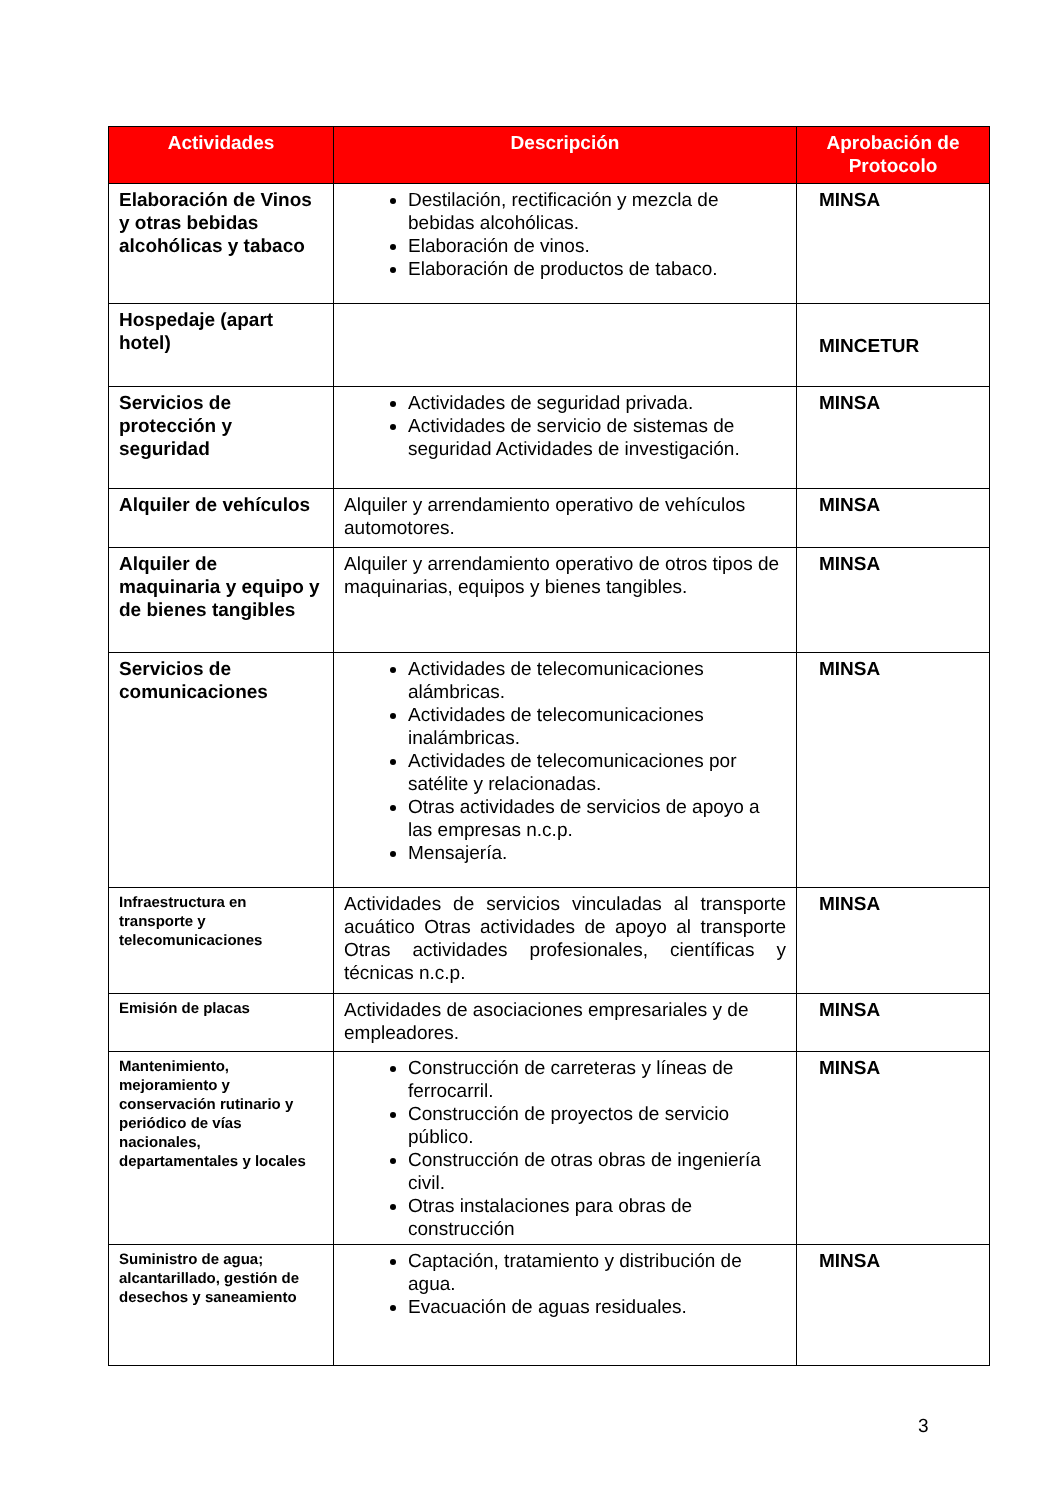| Actividades | Descripción | Aprobación de Protocolo |
| --- | --- | --- |
| Elaboración de Vinos y otras bebidas alcohólicas y tabaco | Destilación, rectificación y mezcla de bebidas alcohólicas. Elaboración de vinos. Elaboración de productos de tabaco. | MINSA |
| Hospedaje (apart hotel) | | MINCETUR |
| Servicios de protección y seguridad | Actividades de seguridad privada. Actividades de servicio de sistemas de seguridad Actividades de investigación. | MINSA |
| Alquiler de vehículos | Alquiler y arrendamiento operativo de vehículos automotores. | MINSA |
| Alquiler de maquinaria y equipo y de bienes tangibles | Alquiler y arrendamiento operativo de otros tipos de maquinarias, equipos y bienes tangibles. | MINSA |
| Servicios de comunicaciones | Actividades de telecomunicaciones alámbricas. Actividades de telecomunicaciones inalámbricas. Actividades de telecomunicaciones por satélite y relacionadas. Otras actividades de servicios de apoyo a las empresas n.c.p. Mensajería. | MINSA |
| Infraestructura en transporte y telecomunicaciones | Actividades de servicios vinculadas al transporte acuático Otras actividades de apoyo al transporte Otras actividades profesionales, científicas y técnicas n.c.p. | MINSA |
| Emisión de placas | Actividades de asociaciones empresariales y de empleadores. | MINSA |
| Mantenimiento, mejoramiento y conservación rutinario y periódico de vías nacionales, departamentales y locales | Construcción de carreteras y líneas de ferrocarril. Construcción de proyectos de servicio público. Construcción de otras obras de ingeniería civil. Otras instalaciones para obras de construcción | MINSA |
| Suministro de agua; alcantarillado, gestión de desechos y saneamiento | Captación, tratamiento y distribución de agua. Evacuación de aguas residuales. | MINSA |
3